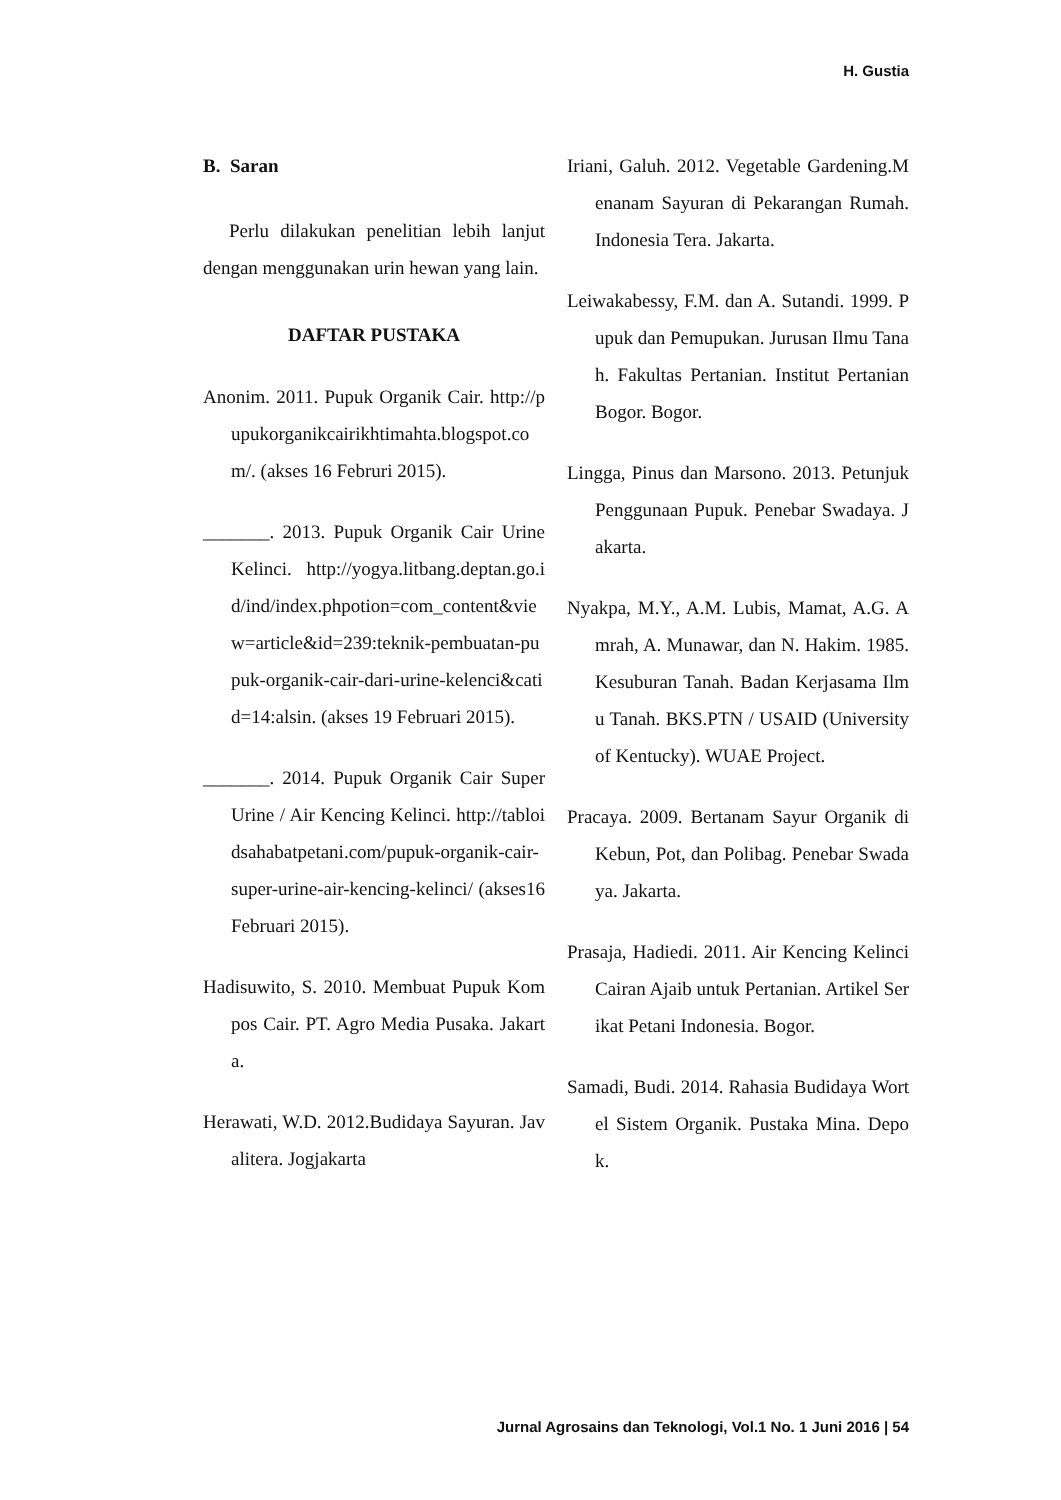H. Gustia
B. Saran
Perlu dilakukan penelitian lebih lanjut dengan menggunakan urin hewan yang lain.
DAFTAR PUSTAKA
Anonim. 2011. Pupuk Organik Cair. http://pupukorganikcairikhtimahta.blogspot.com/. (akses 16 Februri 2015).
_______. 2013. Pupuk Organik Cair Urine Kelinci. http://yogya.litbang.deptan.go.id/ind/index.phpotion=com_content&view=article&id=239:teknik-pembuatan-pupuk-organik-cair-dari-urine-kelenci&catid=14:alsin. (akses 19 Februari 2015).
_______. 2014. Pupuk Organik Cair Super Urine / Air Kencing Kelinci. http://tabloidsahabatpetani.com/pupuk-organik-cair-super-urine-air-kencing-kelinci/ (akses16 Februari 2015).
Hadisuwito, S. 2010. Membuat Pupuk Kompos Cair. PT. Agro Media Pusaka. Jakarta.
Herawati, W.D. 2012.Budidaya Sayuran. Javalitera. Jogjakarta
Iriani, Galuh. 2012. Vegetable Gardening.Menanam Sayuran di Pekarangan Rumah. Indonesia Tera. Jakarta.
Leiwakabessy, F.M. dan A. Sutandi. 1999. Pupuk dan Pemupukan. Jurusan Ilmu Tanah. Fakultas Pertanian. Institut Pertanian Bogor. Bogor.
Lingga, Pinus dan Marsono. 2013. Petunjuk Penggunaan Pupuk. Penebar Swadaya. Jakarta.
Nyakpa, M.Y., A.M. Lubis, Mamat, A.G. Amrah, A. Munawar, dan N. Hakim. 1985. Kesuburan Tanah. Badan Kerjasama Ilmu Tanah. BKS.PTN / USAID (University of Kentucky). WUAE Project.
Pracaya. 2009. Bertanam Sayur Organik di Kebun, Pot, dan Polibag. Penebar Swadaya. Jakarta.
Prasaja, Hadiedi. 2011. Air Kencing Kelinci Cairan Ajaib untuk Pertanian. Artikel Serikat Petani Indonesia. Bogor.
Samadi, Budi. 2014. Rahasia Budidaya Wortel Sistem Organik. Pustaka Mina. Depok.
Jurnal Agrosains dan Teknologi, Vol.1 No. 1 Juni 2016 | 54